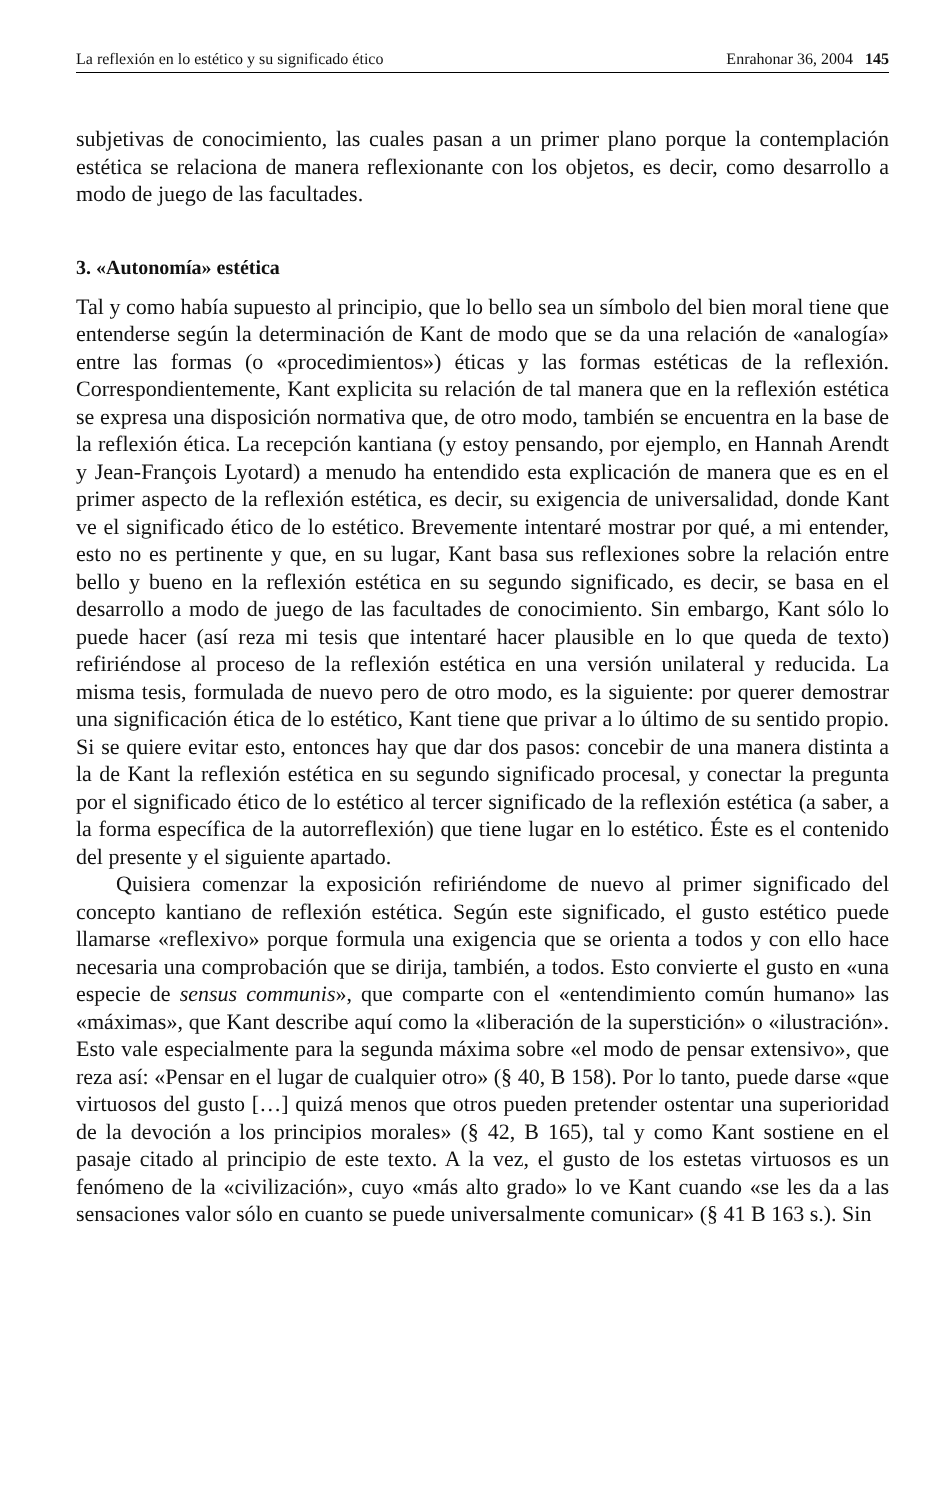La reflexión en lo estético y su significado ético Enrahonar 36, 2004 145
subjetivas de conocimiento, las cuales pasan a un primer plano porque la contemplación estética se relaciona de manera reflexionante con los objetos, es decir, como desarrollo a modo de juego de las facultades.
3. «Autonomía» estética
Tal y como había supuesto al principio, que lo bello sea un símbolo del bien moral tiene que entenderse según la determinación de Kant de modo que se da una relación de «analogía» entre las formas (o «procedimientos») éticas y las formas estéticas de la reflexión. Correspondientemente, Kant explicita su relación de tal manera que en la reflexión estética se expresa una disposición normativa que, de otro modo, también se encuentra en la base de la reflexión ética. La recepción kantiana (y estoy pensando, por ejemplo, en Hannah Arendt y Jean-François Lyotard) a menudo ha entendido esta explicación de manera que es en el primer aspecto de la reflexión estética, es decir, su exigencia de universalidad, donde Kant ve el significado ético de lo estético. Brevemente intentaré mostrar por qué, a mi entender, esto no es pertinente y que, en su lugar, Kant basa sus reflexiones sobre la relación entre bello y bueno en la reflexión estética en su segundo significado, es decir, se basa en el desarrollo a modo de juego de las facultades de conocimiento. Sin embargo, Kant sólo lo puede hacer (así reza mi tesis que intentaré hacer plausible en lo que queda de texto) refiriéndose al proceso de la reflexión estética en una versión unilateral y reducida. La misma tesis, formulada de nuevo pero de otro modo, es la siguiente: por querer demostrar una significación ética de lo estético, Kant tiene que privar a lo último de su sentido propio. Si se quiere evitar esto, entonces hay que dar dos pasos: concebir de una manera distinta a la de Kant la reflexión estética en su segundo significado procesal, y conectar la pregunta por el significado ético de lo estético al tercer significado de la reflexión estética (a saber, a la forma específica de la autorreflexión) que tiene lugar en lo estético. Éste es el contenido del presente y el siguiente apartado.
Quisiera comenzar la exposición refiriéndome de nuevo al primer significado del concepto kantiano de reflexión estética. Según este significado, el gusto estético puede llamarse «reflexivo» porque formula una exigencia que se orienta a todos y con ello hace necesaria una comprobación que se dirija, también, a todos. Esto convierte el gusto en «una especie de sensus communis», que comparte con el «entendimiento común humano» las «máximas», que Kant describe aquí como la «liberación de la superstición» o «ilustración». Esto vale especialmente para la segunda máxima sobre «el modo de pensar extensivo», que reza así: «Pensar en el lugar de cualquier otro» (§ 40, B 158). Por lo tanto, puede darse «que virtuosos del gusto […] quizá menos que otros pueden pretender ostentar una superioridad de la devoción a los principios morales» (§ 42, B 165), tal y como Kant sostiene en el pasaje citado al principio de este texto. A la vez, el gusto de los estetas virtuosos es un fenómeno de la «civilización», cuyo «más alto grado» lo ve Kant cuando «se les da a las sensaciones valor sólo en cuanto se puede universalmente comunicar» (§ 41 B 163 s.). Sin